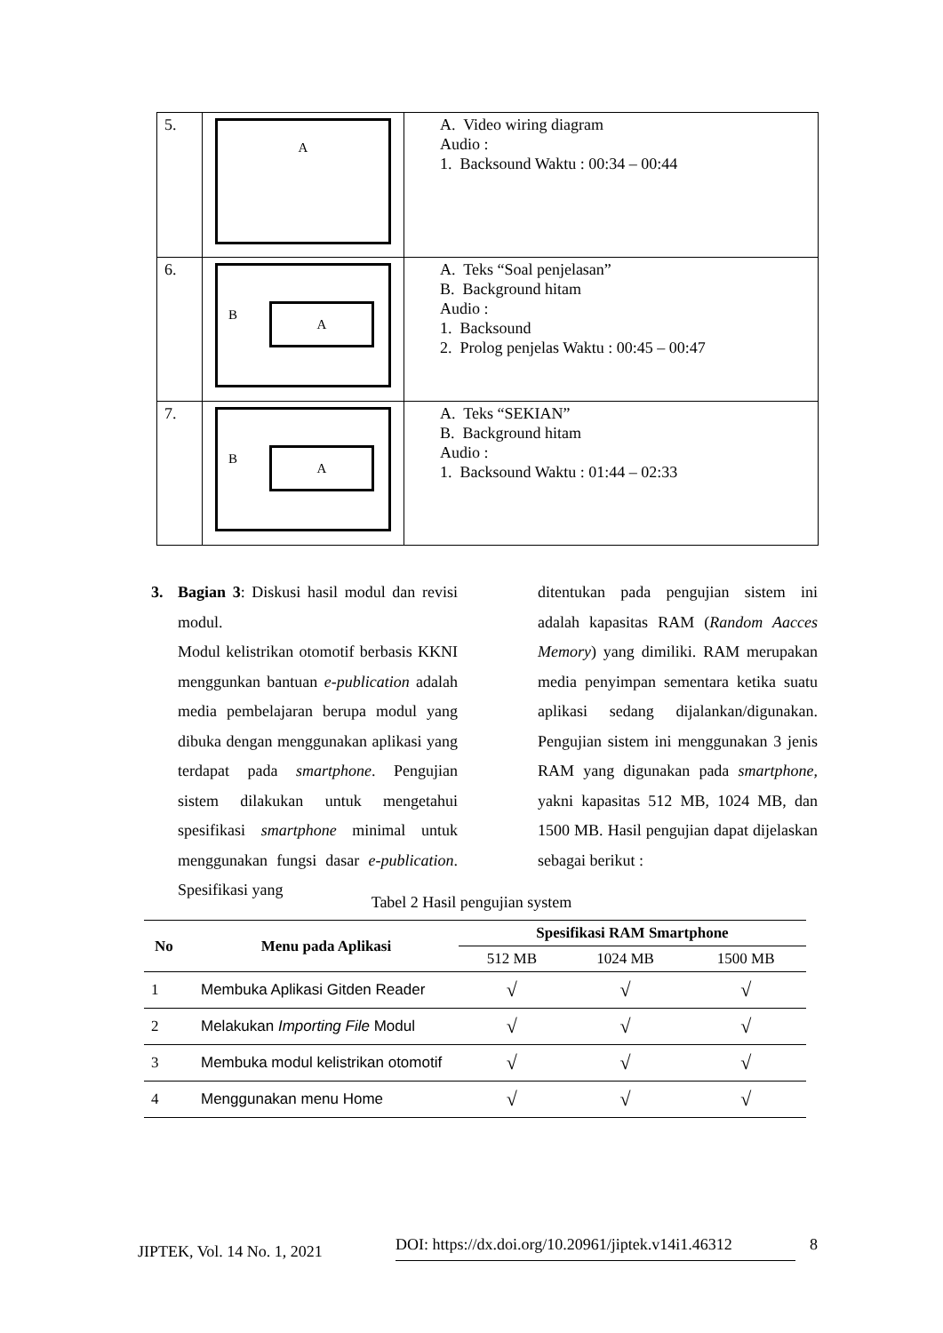| 5. | A | A. Video wiring diagram Audio : 1. Backsound Waktu : 00:34 – 00:44 |
| 6. | B A | A. Teks “Soal penjelasan” B. Background hitam Audio : 1. Backsound 2. Prolog penjelas Waktu : 00:45 – 00:47 |
| 7. | B A | A. Teks “SEKIAN” B. Background hitam Audio : 1. Backsound Waktu : 01:44 – 02:33 |
3. Bagian 3: Diskusi hasil modul dan revisi modul.
Modul kelistrikan otomotif berbasis KKNI menggunkan bantuan e-publication adalah media pembelajaran berupa modul yang dibuka dengan menggunakan aplikasi yang terdapat pada smartphone. Pengujian sistem dilakukan untuk mengetahui spesifikasi smartphone minimal untuk menggunakan fungsi dasar e-publication. Spesifikasi yang
ditentukan pada pengujian sistem ini adalah kapasitas RAM (Random Aacces Memory) yang dimiliki. RAM merupakan media penyimpan sementara ketika suatu aplikasi sedang dijalankan/digunakan. Pengujian sistem ini menggunakan 3 jenis RAM yang digunakan pada smartphone, yakni kapasitas 512 MB, 1024 MB, dan 1500 MB. Hasil pengujian dapat dijelaskan sebagai berikut :
Tabel 2 Hasil pengujian system
| No | Menu pada Aplikasi | Spesifikasi RAM Smartphone | | |
| --- | --- | --- | --- | --- |
| | | 512 MB | 1024 MB | 1500 MB |
| 1 | Membuka Aplikasi Gitden Reader | √ | √ | √ |
| 2 | Melakukan Importing File Modul | √ | √ | √ |
| 3 | Membuka modul kelistrikan otomotif | √ | √ | √ |
| 4 | Menggunakan menu Home | √ | √ | √ |
JIPTEK, Vol. 14 No. 1, 2021 DOI: https://dx.doi.org/10.20961/jiptek.v14i1.46312 8